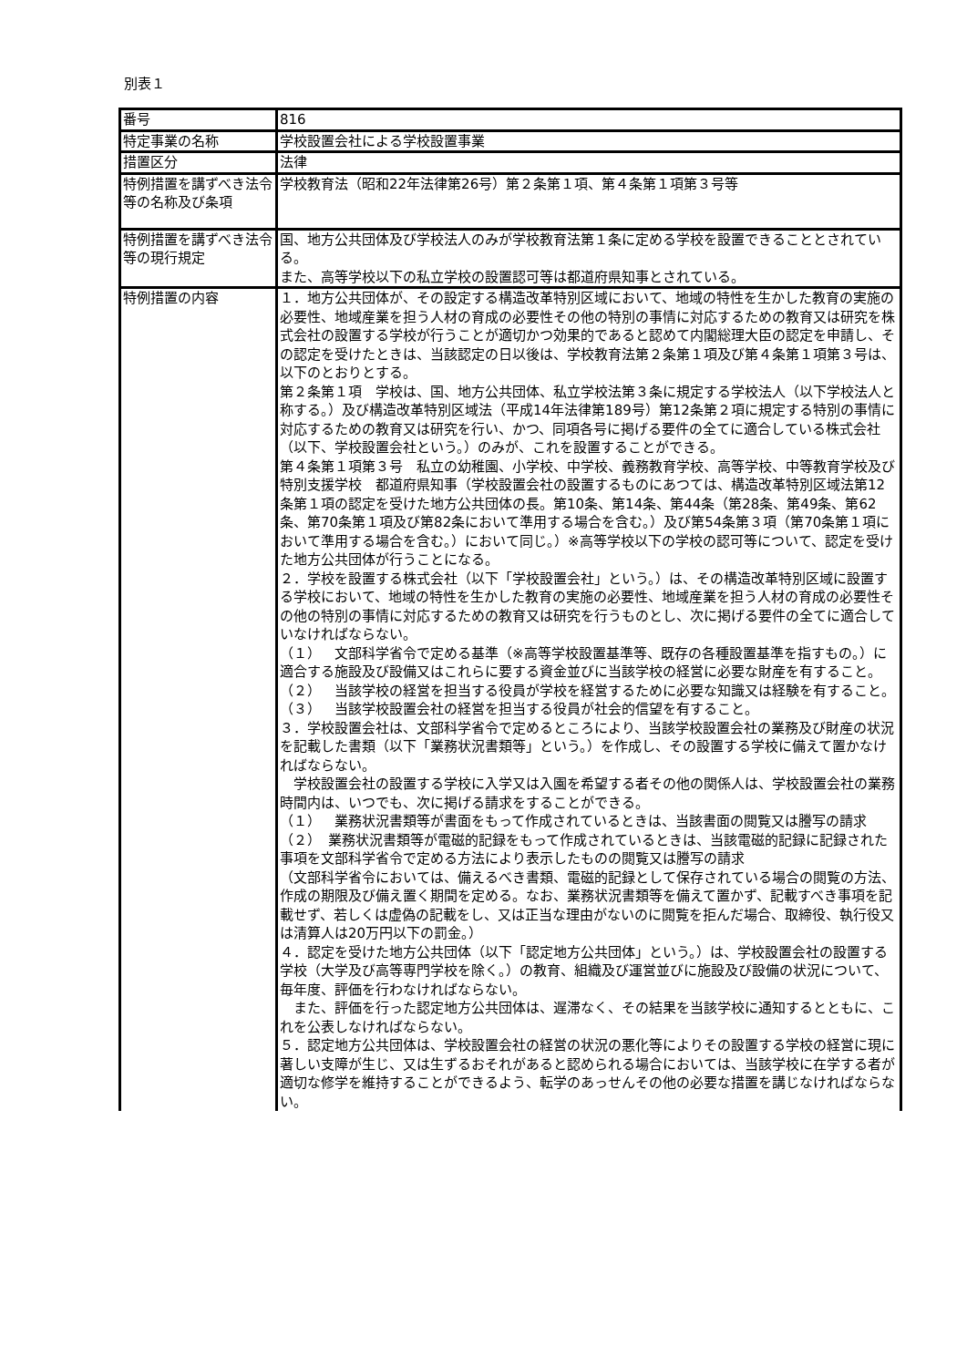別表１
| 番号 | 816 |
| 特定事業の名称 | 学校設置会社による学校設置事業 |
| 措置区分 | 法律 |
| 特例措置を講ずべき法令等の名称及び条項 | 学校教育法（昭和22年法律第26号）第２条第１項、第４条第１項第３号等 |
| 特例措置を講ずべき法令等の現行規定 | 国、地方公共団体及び学校法人のみが学校教育法第１条に定める学校を設置できることとされている。 また、高等学校以下の私立学校の設置認可等は都道府県知事とされている。 |
| 特例措置の内容 | １．地方公共団体が、その設定する構造改革特別区域において、地域の特性を生かした教育の実施の必要性、地域産業を担う人材の育成の必要性その他の特別の事情に対応するための教育又は研究を株式会社の設置する学校が行うことが適切かつ効果的であると認めて内閣総理大臣の認定を申請し、その認定を受けたときは、当該認定の日以後は、学校教育法第２条第１項及び第４条第１項第３号は、以下のとおりとする。 第２条第１項 学校は、国、地方公共団体、私立学校法第３条に規定する学校法人（以下学校法人と称する。）及び構造改革特別区域法（平成14年法律第189号）第12条第２項に規定する特別の事情に対応するための教育又は研究を行い、かつ、同項各号に掲げる要件の全てに適合している株式会社（以下、学校設置会社という。）のみが、これを設置することができる。 第４条第１項第３号 私立の幼稚園、小学校、中学校、義務教育学校、高等学校、中等教育学校及び特別支援学校 都道府県知事（学校設置会社の設置するものにあつては、構造改革特別区域法第12条第１項の認定を受けた地方公共団体の長。第10条、第14条、第44条（第28条、第49条、第62条、第70条第１項及び第82条において準用する場合を含む。）及び第54条第３項（第70条第１項において準用する場合を含む。）において同じ。）※高等学校以下の学校の認可等について、認定を受けた地方公共団体が行うことになる。 ２．学校を設置する株式会社（以下「学校設置会社」という。）は、その構造改革特別区域に設置する学校において、地域の特性を生かした教育の実施の必要性、地域産業を担う人材の育成の必要性その他の特別の事情に対応するための教育又は研究を行うものとし、次に掲げる要件の全てに適合していなければならない。 （１） 文部科学省令で定める基準（※高等学校設置基準等、既存の各種設置基準を指すもの。）に適合する施設及び設備又はこれらに要する資金並びに当該学校の経営に必要な財産を有すること。 （２） 当該学校の経営を担当する役員が学校を経営するために必要な知識又は経験を有すること。 （３） 当該学校設置会社の経営を担当する役員が社会的信望を有すること。 ３．学校設置会社は、文部科学省令で定めるところにより、当該学校設置会社の業務及び財産の状況を記載した書類（以下「業務状況書類等」という。）を作成し、その設置する学校に備えて置かなければならない。 学校設置会社の設置する学校に入学又は入園を希望する者その他の関係人は、学校設置会社の業務時間内は、いつでも、次に掲げる請求をすることができる。 （１） 業務状況書類等が書面をもって作成されているときは、当該書面の閲覧又は謄写の請求 （２） 業務状況書類等が電磁的記録をもって作成されているときは、当該電磁的記録に記録された事項を文部科学省令で定める方法により表示したものの閲覧又は謄写の請求 （文部科学省令においては、備えるべき書類、電磁的記録として保存されている場合の閲覧の方法、作成の期限及び備え置く期間を定める。なお、業務状況書類等を備えて置かず、記載すべき事項を記載せず、若しくは虚偽の記載をし、又は正当な理由がないのに閲覧を拒んだ場合、取締役、執行役又は清算人は20万円以下の罰金。） ４．認定を受けた地方公共団体（以下「認定地方公共団体」という。）は、学校設置会社の設置する学校（大学及び高等専門学校を除く。）の教育、組織及び運営並びに施設及び設備の状況について、毎年度、評価を行わなければならない。 また、評価を行った認定地方公共団体は、遅滞なく、その結果を当該学校に通知するとともに、これを公表しなければならない。 ５．認定地方公共団体は、学校設置会社の経営の状況の悪化等によりその設置する学校の経営に現に著しい支障が生じ、又は生ずるおそれがあると認められる場合においては、当該学校に在学する者が適切な修学を維持することができるよう、転学のあっせんその他の必要な措置を講じなければならない。 |